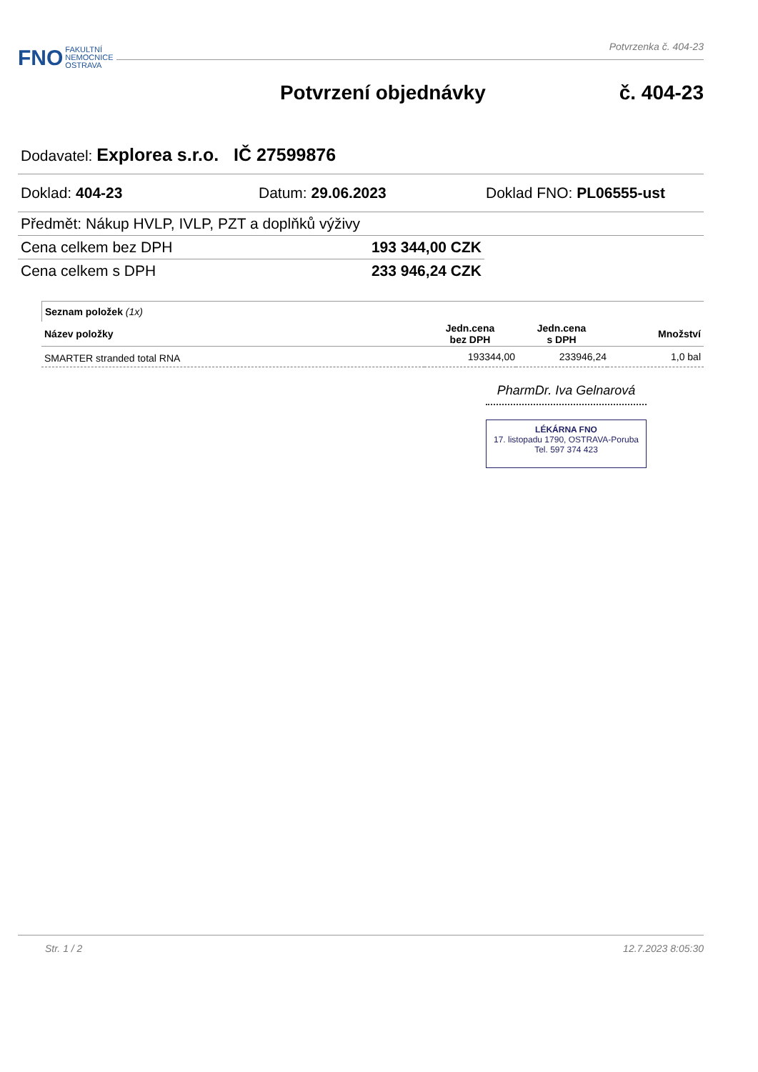FNO FAKULTNÍ
NEMOCNICE
OSTRAVA
Potvrzenka č. 404-23
Potvrzení objednávky č. 404-23
Dodavatel: Explorea s.r.o. IČ 27599876
Doklad: 404-23 Datum: 29.06.2023 Doklad FNO: PL06555-ust
Předmět: Nákup HVLP, IVLP, PZT a doplňků výživy
Cena celkem bez DPH 193 344,00 CZK
Cena celkem s DPH 233 946,24 CZK
Seznam položek (1x)
| Název položky | Jedn.cena bez DPH | Jedn.cena s DPH | Množství |
| --- | --- | --- | --- |
| SMARTER stranded total RNA | 193344,00 | 233946,24 | 1,0 bal |
PharmDr. Iva Gelnarová
LÉKÁRNA FNO
17. listopadu 1790, OSTRAVA-Poruba
Tel. 597 374 423
Str. 1 / 2 12.7.2023 8:05:30